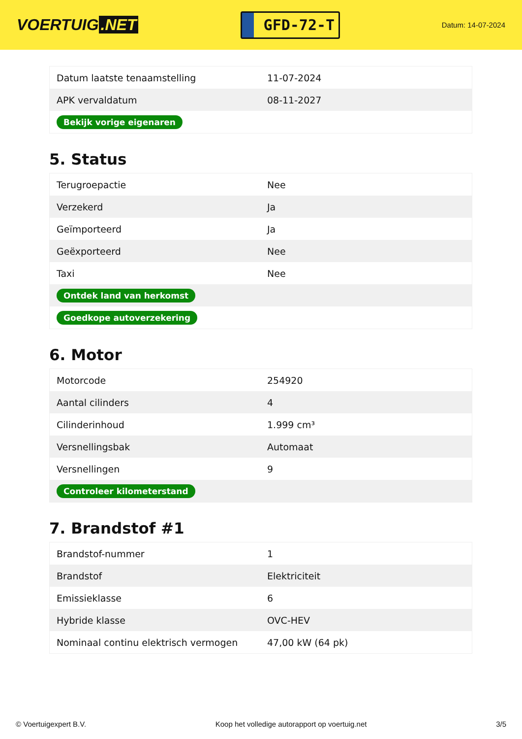VOERTUIG.NET
GFD-72-T
Datum: 14-07-2024
| Datum laatste tenaamstelling | 11-07-2024 |
| APK vervaldatum | 08-11-2027 |
| Bekijk vorige eigenaren | |
5. Status
| Terugroepactie | Nee |
| Verzekerd | Ja |
| Geïmporteerd | Ja |
| Geëxporteerd | Nee |
| Taxi | Nee |
| Ontdek land van herkomst | |
| Goedkope autoverzekering | |
6. Motor
| Motorcode | 254920 |
| Aantal cilinders | 4 |
| Cilinderinhoud | 1.999 cm³ |
| Versnellingsbak | Automaat |
| Versnellingen | 9 |
| Controleer kilometerstand | |
7. Brandstof #1
| Brandstof-nummer | 1 |
| Brandstof | Elektriciteit |
| Emissieklasse | 6 |
| Hybride klasse | OVC-HEV |
| Nominaal continu elektrisch vermogen | 47,00 kW (64 pk) |
© Voertuigexpert B.V. Koop het volledige autorapport op voertuig.net 3/5